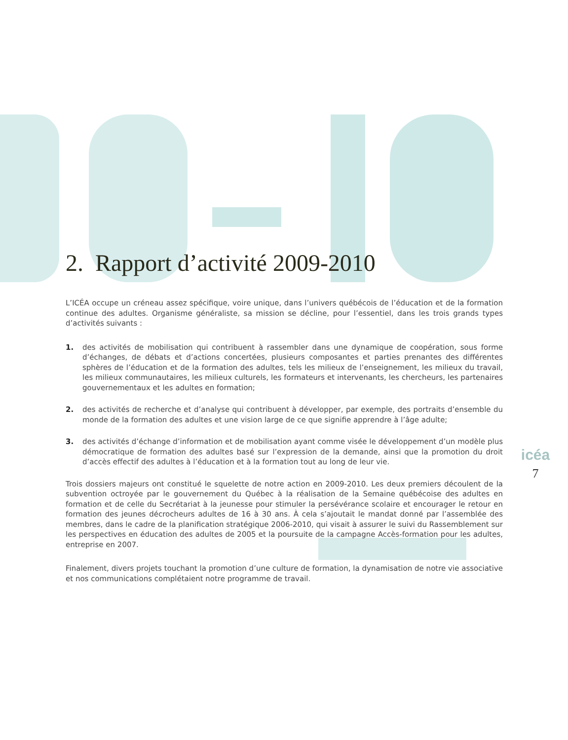2. Rapport d’activité 2009-2010
L’ICÉA occupe un créneau assez spécifique, voire unique, dans l’univers québécois de l’éducation et de la formation continue des adultes. Organisme généraliste, sa mission se décline, pour l’essentiel, dans les trois grands types d’activités suivants :
1. des activités de mobilisation qui contribuent à rassembler dans une dynamique de coopération, sous forme d’échanges, de débats et d’actions concertées, plusieurs composantes et parties prenantes des différentes sphères de l’éducation et de la formation des adultes, tels les milieux de l’enseignement, les milieux du travail, les milieux communautaires, les milieux culturels, les formateurs et intervenants, les chercheurs, les partenaires gouvernementaux et les adultes en formation;
2. des activités de recherche et d’analyse qui contribuent à développer, par exemple, des portraits d’ensemble du monde de la formation des adultes et une vision large de ce que signifie apprendre à l’âge adulte;
3. des activités d’échange d’information et de mobilisation ayant comme visée le développement d’un modèle plus démocratique de formation des adultes basé sur l’expression de la demande, ainsi que la promotion du droit d’accès effectif des adultes à l’éducation et à la formation tout au long de leur vie.
Trois dossiers majeurs ont constitué le squelette de notre action en 2009-2010. Les deux premiers découlent de la subvention octroyée par le gouvernement du Québec à la réalisation de la Semaine québécoise des adultes en formation et de celle du Secrétariat à la jeunesse pour stimuler la persévérance scolaire et encourager le retour en formation des jeunes décrocheurs adultes de 16 à 30 ans. À cela s’ajoutait le mandat donné par l’assemblée des membres, dans le cadre de la planification stratégique 2006-2010, qui visait à assurer le suivi du Rassemblement sur les perspectives en éducation des adultes de 2005 et la poursuite de la campagne Accès-formation pour les adultes, entreprise en 2007.
Finalement, divers projets touchant la promotion d’une culture de formation, la dynamisation de notre vie associative et nos communications complétaient notre programme de travail.
icéa
7